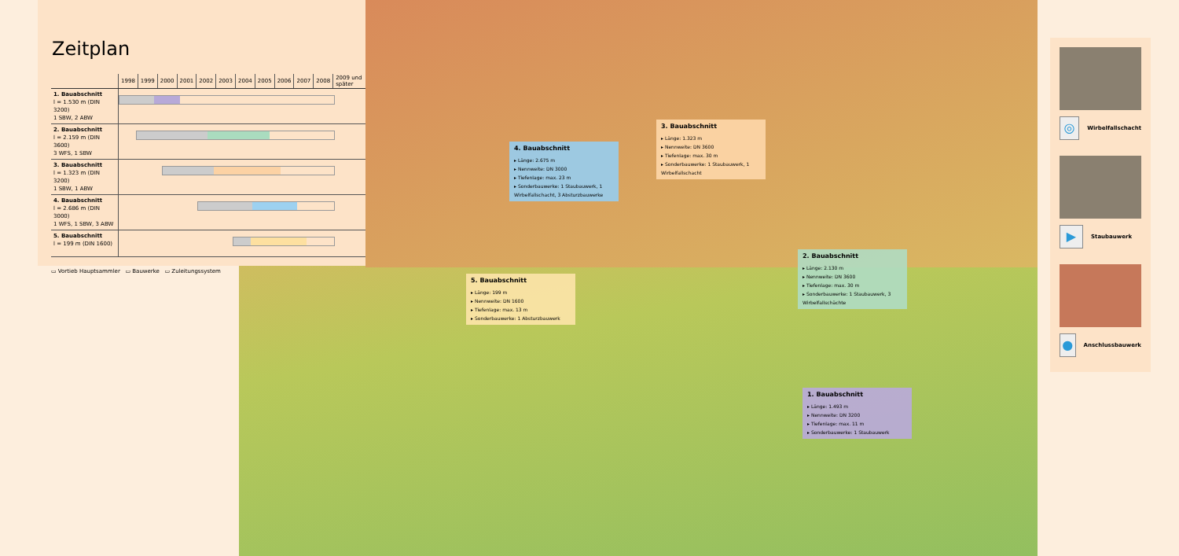Zeitplan
| | 1998 | 1999 | 2000 | 2001 | 2002 | 2003 | 2004 | 2005 | 2006 | 2007 | 2008 | 2009 und später |
| --- | --- | --- | --- | --- | --- | --- | --- | --- | --- | --- | --- | --- |
| 1. Bauabschnitt l = 1.530 m (DIN 3200) 1 SBW, 2 ABW | | | | | | | | | | | | |
| 2. Bauabschnitt l = 2.159 m (DIN 3600) 3 WFS, 1 SBW | | | | | | | | | | | | |
| 3. Bauabschnitt l = 1.323 m (DIN 3200) 1 SBW, 1 ABW | | | | | | | | | | | | |
| 4. Bauabschnitt l = 2.686 m (DIN 3000) 1 WFS, 1 SBW, 3 ABW | | | | | | | | | | | | |
| 5. Bauabschnitt l = 199 m (DIN 1600) | | | | | | | | | | | | |
▭ Vortieb Hauptsammler ▭ Bauwerke ▭ Zuleitungssystem
4. Bauabschnitt
▸ Länge: 2.675 m
▸ Nennweite: DN 3000
▸ Tiefenlage: max. 23 m
▸ Sonderbauwerke: 1 Staubauwerk, 1 Wirbelfallschacht, 3 Absturzbauwerke
3. Bauabschnitt
▸ Länge: 1.323 m
▸ Nennweite: DN 3600
▸ Tiefenlage: max. 30 m
▸ Sonderbauwerke: 1 Staubauwerk, 1 Wirbelfallschacht
5. Bauabschnitt
▸ Länge: 199 m
▸ Nennweite: DN 1600
▸ Tiefenlage: max. 13 m
▸ Sonderbauwerke: 1 Absturzbauwerk
2. Bauabschnitt
▸ Länge: 2.130 m
▸ Nennweite: DN 3600
▸ Tiefenlage: max. 30 m
▸ Sonderbauwerke: 1 Staubauwerk, 3 Wirbelfallschächte
1. Bauabschnitt
▸ Länge: 1.493 m
▸ Nennweite: DN 3200
▸ Tiefenlage: max. 11 m
▸ Sonderbauwerke: 1 Staubauwerk
◎
Wirbelfallschacht
▶
Staubauwerk
●
Anschlussbauwerk